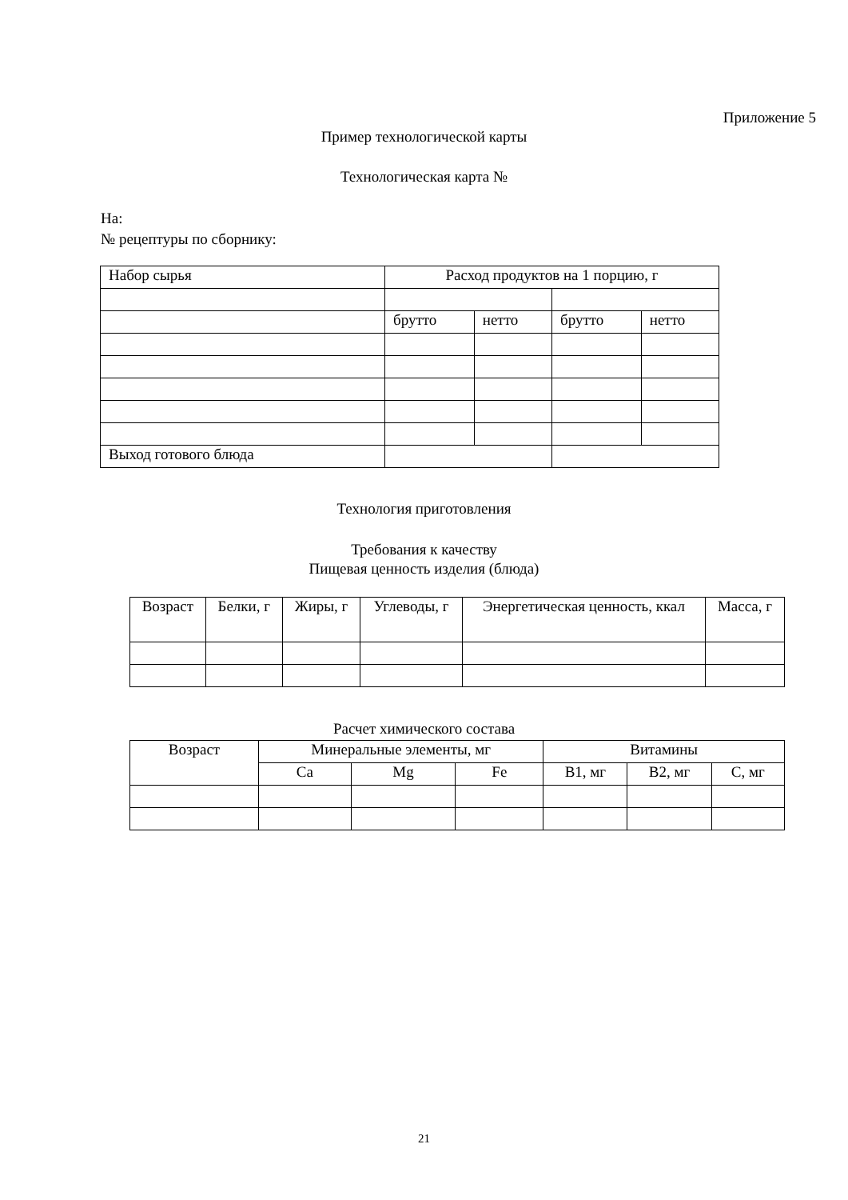Приложение 5
Пример технологической карты
Технологическая карта №
На:
№ рецептуры по сборнику:
| Набор сырья | Расход продуктов на 1 порцию, г | | | |
| | брутто | нетто | брутто | нетто |
| Выход готового блюда | | | | |
Технология приготовления
Требования к качеству
Пищевая ценность изделия (блюда)
| Возраст | Белки, г | Жиры, г | Углеводы, г | Энергетическая ценность, ккал | Масса, г |
Расчет химического состава
| Возраст | Минеральные элементы, мг | | | Витамины | | |
| | Ca | Mg | Fe | B1, мг | B2, мг | C, мг |
21